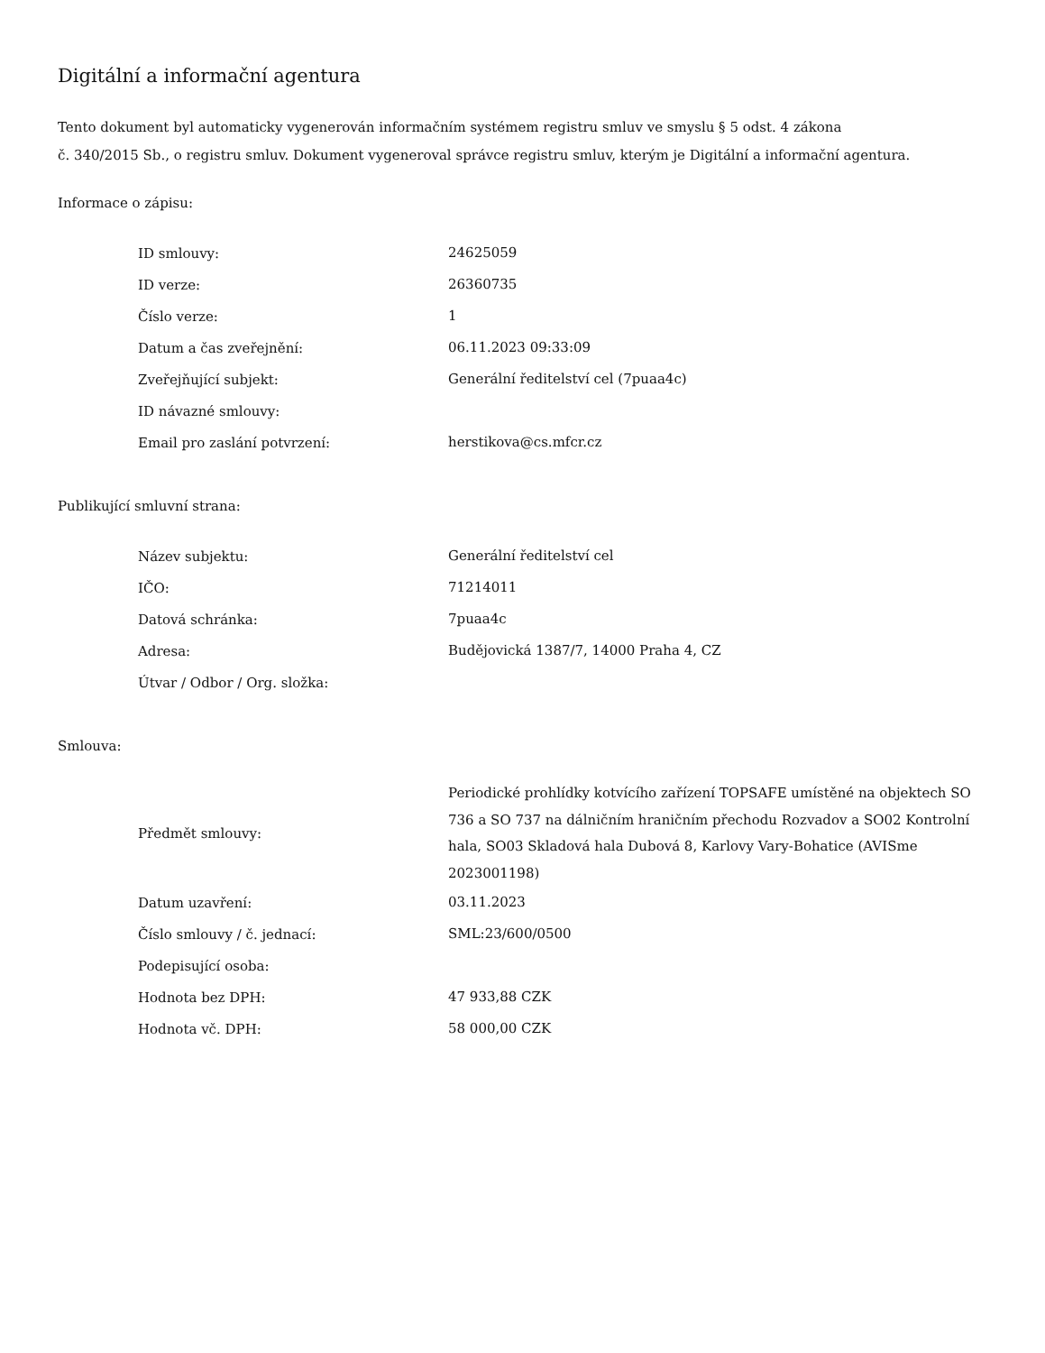Digitální a informační agentura
Tento dokument byl automaticky vygenerován informačním systémem registru smluv ve smyslu § 5 odst. 4 zákona
č. 340/2015 Sb., o registru smluv. Dokument vygeneroval správce registru smluv, kterým je Digitální a informační agentura.
Informace o zápisu:
| ID smlouvy: | 24625059 |
| ID verze: | 26360735 |
| Číslo verze: | 1 |
| Datum a čas zveřejnění: | 06.11.2023 09:33:09 |
| Zveřejňující subjekt: | Generální ředitelství cel (7puaa4c) |
| ID návazné smlouvy: | |
| Email pro zaslání potvrzení: | herstikova@cs.mfcr.cz |
Publikující smluvní strana:
| Název subjektu: | Generální ředitelství cel |
| IČO: | 71214011 |
| Datová schránka: | 7puaa4c |
| Adresa: | Budějovická 1387/7, 14000 Praha 4, CZ |
| Útvar / Odbor / Org. složka: | |
Smlouva:
| Předmět smlouvy: | Periodické prohlídky kotvícího zařízení TOPSAFE umístěné na objektech SO 736 a SO 737 na dálničním hraničním přechodu Rozvadov a SO02 Kontrolní hala, SO03 Skladová hala Dubová 8, Karlovy Vary-Bohatice (AVISme 2023001198) |
| Datum uzavření: | 03.11.2023 |
| Číslo smlouvy / č. jednací: | SML:23/600/0500 |
| Podepisující osoba: | |
| Hodnota bez DPH: | 47 933,88 CZK |
| Hodnota vč. DPH: | 58 000,00 CZK |